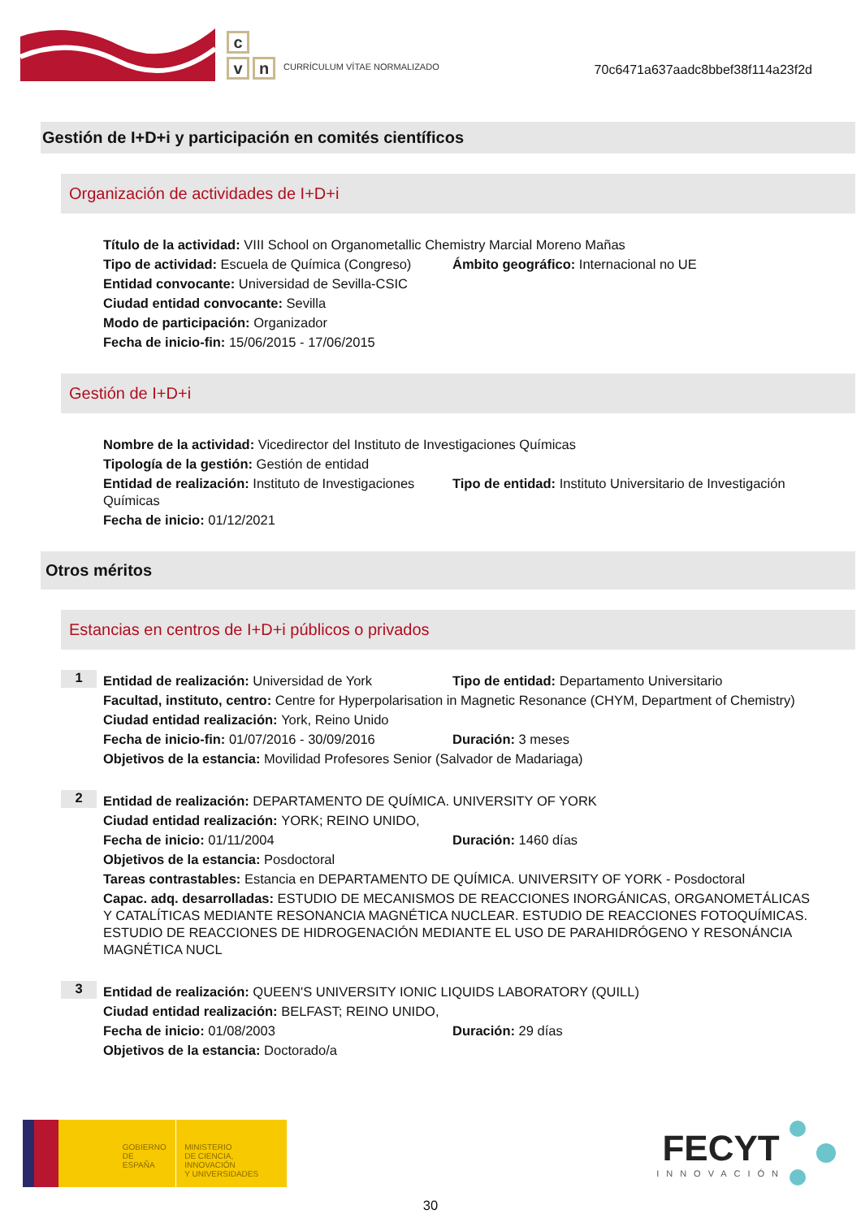c
v n
CURRÍCULUM VÍTAE NORMALIZADO
70c6471a637aadc8bbef38f114a23f2d
Gestión de I+D+i y participación en comités científicos
Organización de actividades de I+D+i
Título de la actividad: VIII School on Organometallic Chemistry Marcial Moreno Mañas
Tipo de actividad: Escuela de Química (Congreso)
Ámbito geográfico: Internacional no UE
Entidad convocante: Universidad de Sevilla-CSIC
Ciudad entidad convocante: Sevilla
Modo de participación: Organizador
Fecha de inicio-fin: 15/06/2015 - 17/06/2015
Gestión de I+D+i
Nombre de la actividad: Vicedirector del Instituto de Investigaciones Químicas
Tipología de la gestión: Gestión de entidad
Entidad de realización: Instituto de Investigaciones Químicas
Tipo de entidad: Instituto Universitario de Investigación
Fecha de inicio: 01/12/2021
Otros méritos
Estancias en centros de I+D+i públicos o privados
1
Entidad de realización: Universidad de York Tipo de entidad: Departamento Universitario
Facultad, instituto, centro: Centre for Hyperpolarisation in Magnetic Resonance (CHYM, Department of Chemistry)
Ciudad entidad realización: York, Reino Unido
Fecha de inicio-fin: 01/07/2016 - 30/09/2016
Duración: 3 meses
Objetivos de la estancia: Movilidad Profesores Senior (Salvador de Madariaga)
2
Entidad de realización: DEPARTAMENTO DE QUÍMICA. UNIVERSITY OF YORK
Ciudad entidad realización: YORK; REINO UNIDO,
Fecha de inicio: 01/11/2004 Duración: 1460 días
Objetivos de la estancia: Posdoctoral
Tareas contrastables: Estancia en DEPARTAMENTO DE QUÍMICA. UNIVERSITY OF YORK - Posdoctoral
Capac. adq. desarrolladas: ESTUDIO DE MECANISMOS DE REACCIONES INORGÁNICAS, ORGANOMETÁLICAS Y CATALÍTICAS MEDIANTE RESONANCIA MAGNÉTICA NUCLEAR. ESTUDIO DE REACCIONES FOTOQUÍMICAS. ESTUDIO DE REACCIONES DE HIDROGENACIÓN MEDIANTE EL USO DE PARAHIDRÓGENO Y RESONÁNCIA MAGNÉTICA NUCL
3
Entidad de realización: QUEEN'S UNIVERSITY IONIC LIQUIDS LABORATORY (QUILL)
Ciudad entidad realización: BELFAST; REINO UNIDO,
Fecha de inicio: 01/08/2003 Duración: 29 días
Objetivos de la estancia: Doctorado/a
GOBIERNO
DE ESPAÑA
MINISTERIO
DE CIENCIA, INNOVACIÓN
Y UNIVERSIDADES
FECYT
INNOVACIÓN
30